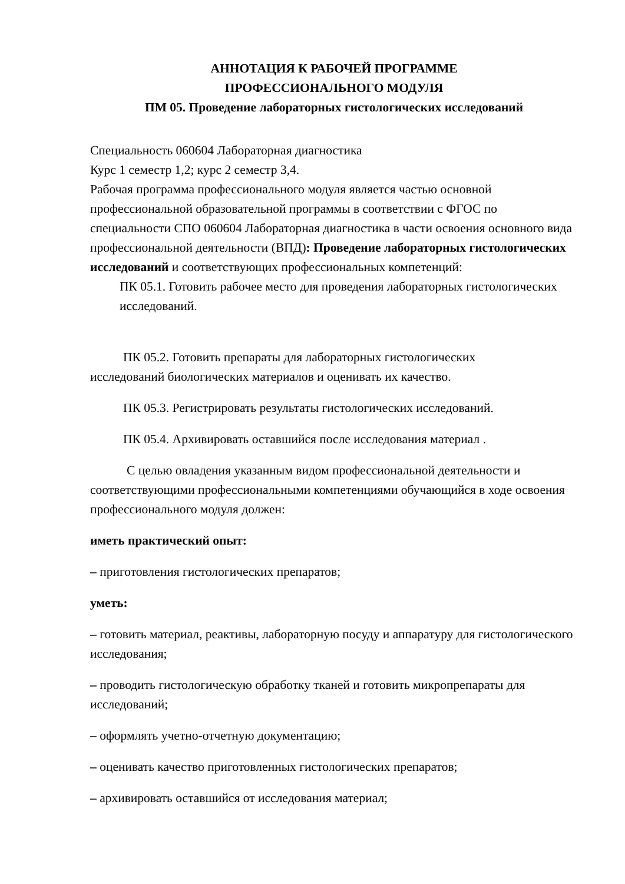АННОТАЦИЯ К РАБОЧЕЙ ПРОГРАММЕ
ПРОФЕССИОНАЛЬНОГО МОДУЛЯ
ПМ 05. Проведение лабораторных гистологических исследований
Специальность 060604 Лабораторная диагностика
Курс 1 семестр 1,2; курс 2 семестр 3,4.
Рабочая программа профессионального модуля является частью основной профессиональной образовательной программы в соответствии с ФГОС по специальности СПО 060604 Лабораторная диагностика в части освоения основного вида профессиональной деятельности (ВПД): Проведение лабораторных гистологических исследований и соответствующих профессиональных компетенций:
ПК 05.1. Готовить рабочее место для проведения лабораторных гистологических исследований.
ПК 05.2. Готовить препараты для лабораторных гистологических
исследований биологических материалов и оценивать их качество.
ПК 05.3. Регистрировать результаты гистологических исследований.
ПК 05.4. Архивировать оставшийся после исследования материал .
С целью овладения указанным видом профессиональной деятельности и соответствующими профессиональными компетенциями обучающийся в ходе освоения профессионального модуля должен:
иметь практический опыт:
– приготовления гистологических препаратов;
уметь:
– готовить материал, реактивы, лабораторную посуду и аппаратуру для гистологического исследования;
– проводить гистологическую обработку тканей и готовить микропрепараты для исследований;
– оформлять учетно-отчетную документацию;
– оценивать качество приготовленных гистологических препаратов;
– архивировать оставшийся от исследования материал;